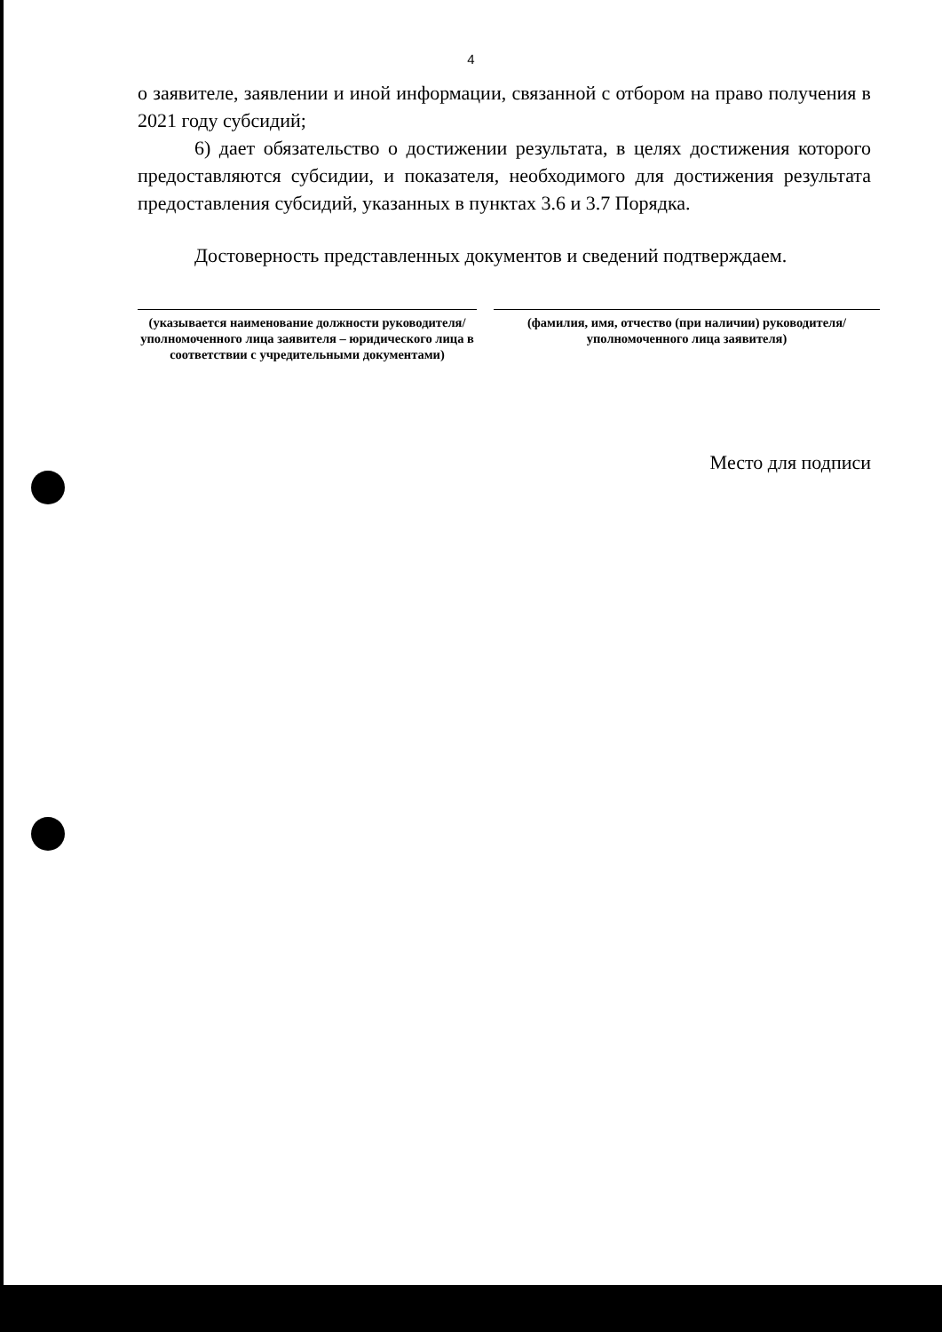4
о заявителе, заявлении и иной информации, связанной с отбором на право получения в 2021 году субсидий;
6) дает обязательство о достижении результата, в целях достижения которого предоставляются субсидии, и показателя, необходимого для достижения результата предоставления субсидий, указанных в пунктах 3.6 и 3.7 Порядка.
Достоверность представленных документов и сведений подтверждаем.
(указывается наименование должности руководителя/уполномоченного лица заявителя – юридического лица в соответствии с учредительными документами)
(фамилия, имя, отчество (при наличии) руководителя/ уполномоченного лица заявителя)
Место для подписи